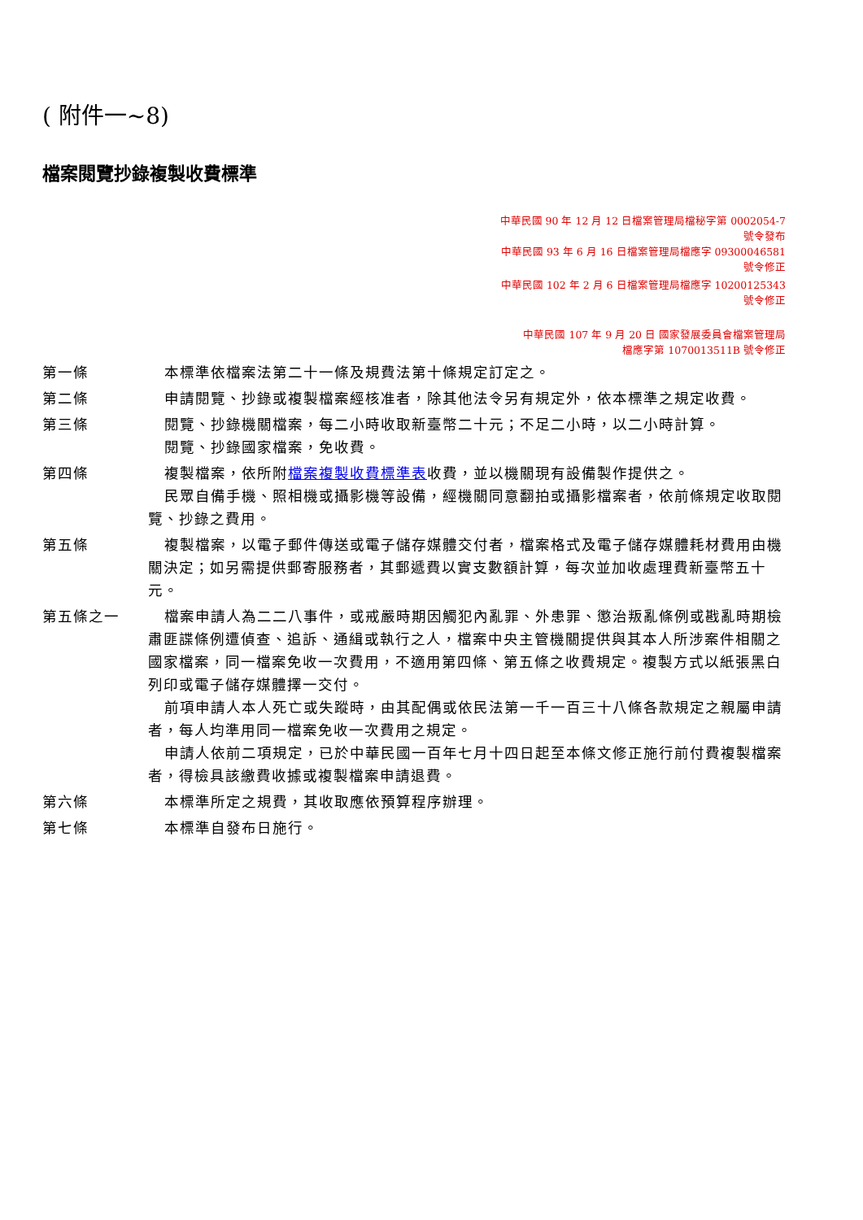( 附件一~8)
檔案閱覽抄錄複製收費標準
中華民國 90 年 12 月 12 日檔案管理局檔秘字第 0002054-7
號令發布
中華民國 93 年 6 月 16 日檔案管理局檔應字 09300046581
號令修正
中華民國 102 年 2 月 6 日檔案管理局檔應字 10200125343
號令修正
中華民國 107 年 9 月 20 日 國家發展委員會檔案管理局
檔應字第 1070013511B 號令修正
第一條 本標準依檔案法第二十一條及規費法第十條規定訂定之。
第二條 申請閱覽、抄錄或複製檔案經核准者，除其他法令另有規定外，依本標準之規定收費。
第三條 閱覽、抄錄機關檔案，每二小時收取新臺幣二十元；不足二小時，以二小時計算。
閱覽、抄錄國家檔案，免收費。
第四條 複製檔案，依所附檔案複製收費標準表收費，並以機關現有設備製作提供之。
民眾自備手機、照相機或攝影機等設備，經機關同意翻拍或攝影檔案者，依前條規定收取閱覽、抄錄之費用。
第五條 複製檔案，以電子郵件傳送或電子儲存媒體交付者，檔案格式及電子儲存媒體耗材費用由機關決定；如另需提供郵寄服務者，其郵遞費以實支數額計算，每次並加收處理費新臺幣五十元。
第五條之一 檔案申請人為二二八事件，或戒嚴時期因觸犯內亂罪、外患罪、懲治叛亂條例或戡亂時期檢肅匪諜條例遭偵查、追訴、通緝或執行之人，檔案中央主管機關提供與其本人所涉案件相關之國家檔案，同一檔案免收一次費用，不適用第四條、第五條之收費規定。複製方式以紙張黑白列印或電子儲存媒體擇一交付。
前項申請人本人死亡或失蹤時，由其配偶或依民法第一千一百三十八條各款規定之親屬申請者，每人均準用同一檔案免收一次費用之規定。
申請人依前二項規定，已於中華民國一百年七月十四日起至本條文修正施行前付費複製檔案者，得檢具該繳費收據或複製檔案申請退費。
第六條 本標準所定之規費，其收取應依預算程序辦理。
第七條 本標準自發布日施行。